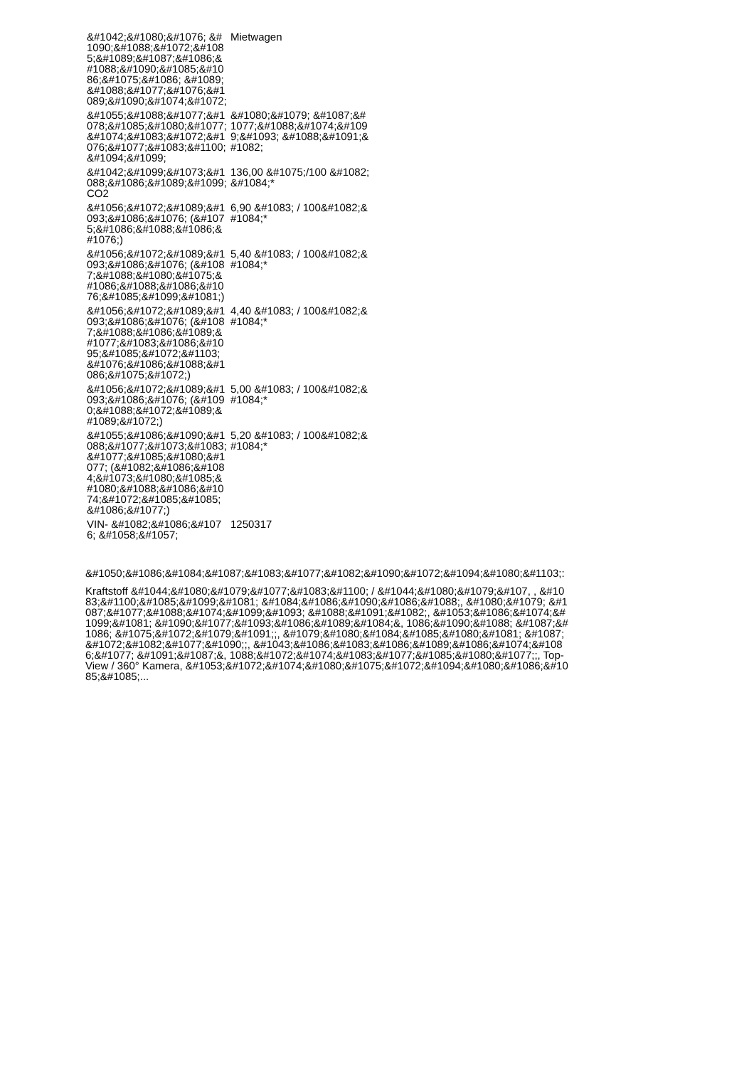| &#1042;&#1080;&#1076; &#1090;&#1088;&#1072;&#1085;&#1089;&#1087;&#1086;&#1088;&#1090;&#1085;&#1086;&#1075;&#1086; &#1089;&#1088;&#1077;&#1076;&#1089;&#1090;&#1074;&#1072; | Mietwagen |
| &#1055;&#1088;&#1077;&#1078;&#1085;&#1080;&#1077; &#1074;&#1083;&#1072;&#1076;&#1077;&#1083;&#1100;&#1094;&#1099; | &#1080;&#1079; &#1087;&#1077;&#1088;&#1074;&#1099;&#1093; &#1088;&#1091;&#1082; |
| &#1042;&#1099;&#1073;&#1088;&#1086;&#1089;&#1099; CO2 | 136,00 &#1075;/100 &#1082;&#1084;* |
| &#1056;&#1072;&#1089;&#1093;&#1086;&#1076; (&#1075;&#1086;&#1088;&#1086;&#1076;) | 6,90 &#1083; / 100&#1082;&#1084;* |
| &#1056;&#1072;&#1089;&#1093;&#1086;&#1076; (&#1087;&#1088;&#1080;&#1075;&#1086;&#1088;&#1086;&#1076;&#1085;&#1099;&#1081;) | 5,40 &#1083; / 100&#1082;&#1084;* |
| &#1056;&#1072;&#1089;&#1093;&#1086;&#1076; (&#1087;&#1088;&#1086;&#1089;&#1077;&#1083;&#1086;&#1095;&#1085;&#1072;&#1103; &#1076;&#1086;&#1088;&#1086;&#1075;&#1072;) | 4,40 &#1083; / 100&#1082;&#1084;* |
| &#1056;&#1072;&#1089;&#1093;&#1086;&#1076; (&#1090;&#1088;&#1072;&#1089;&#1089;&#1072;) | 5,00 &#1083; / 100&#1082;&#1084;* |
| &#1055;&#1086;&#1090;&#1088;&#1077;&#1073;&#1083;&#1077;&#1085;&#1080;&#1077; (&#1082;&#1086;&#1084;&#1073;&#1080;&#1085;&#1080;&#1088;&#1086;&#1074;&#1072;&#1085;&#1085;&#1086;&#1077;) | 5,20 &#1083; / 100&#1082;&#1084;* |
| VIN- &#1082;&#1086;&#1076; &#1058;&#1057; | 1250317 |
&#1050;&#1086;&#1084;&#1087;&#1083;&#1077;&#1082;&#1090;&#1072;&#1094;&#1080;&#1103;:
Kraftstoff &#1044;&#1080;&#1079;&#1077;&#1083;&#1100; / &#1044;&#1080;&#1079;&#107, , &#1083;&#1100;&#1085;&#1099;&#1081; &#1084;&#1086;&#1090;&#1086;&#1088;, &#1080;&#1079; &#1087;&#1077;&#1088;&#1074;&#1099;&#1093; &#1088;&#1091;&#1082;, &#1053;&#1086;&#1074;&#1099;&#1081; &#1090;&#1077;&#1093;&#1086;&#1089;&#1084;&, 1086;&#1090;&#1088; &#1087;&#1086; &#1075;&#1072;&#1079;&#1091;;, &#1079;&#1080;&#1084;&#1085;&#1080;&#1081; &#1087;&#1072;&#1082;&#1077;&#1090;;, &#1043;&#1086;&#1083;&#1086;&#1089;&#1086;&#1074;&#1086;&#1077; &#1091;&#1087;&, 1088;&#1072;&#1074;&#1083;&#1077;&#1085;&#1080;&#1077;;, Top-View / 360° Kamera, &#1053;&#1072;&#1074;&#1080;&#1075;&#1072;&#1094;&#1080;&#1086;&#1085;&#1085;...